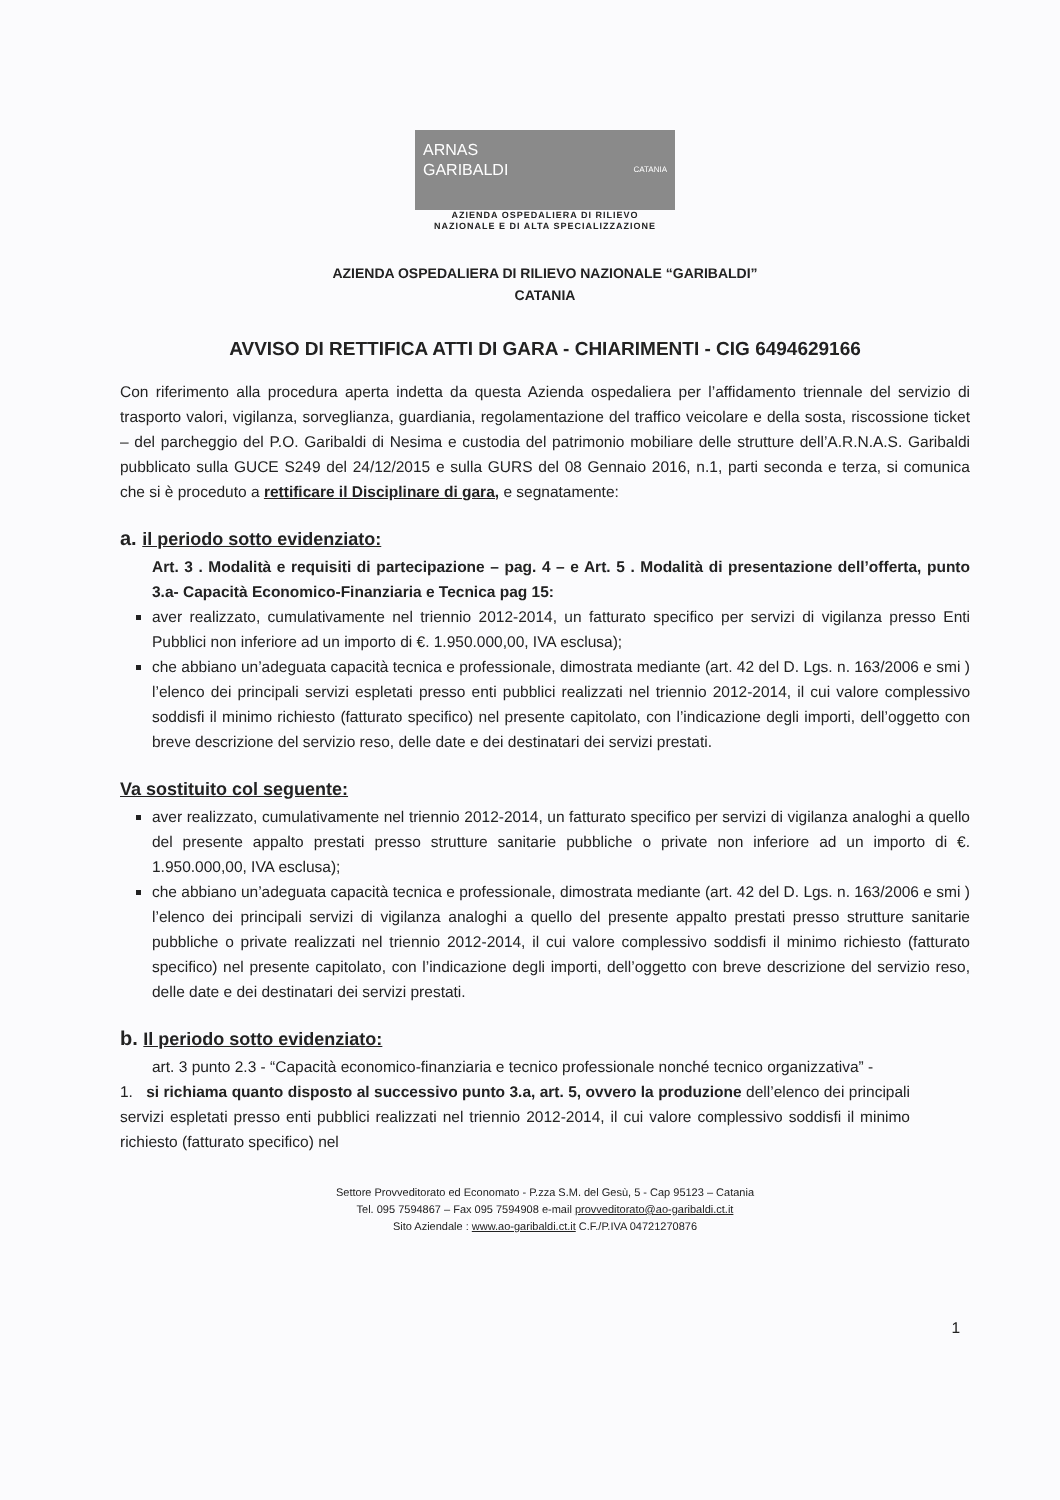ARNAS
GARIBALDI CATANIA
AZIENDA OSPEDALIERA DI RILIEVO
NAZIONALE E DI ALTA SPECIALIZZAZIONE
AZIENDA OSPEDALIERA DI RILIEVO NAZIONALE “GARIBALDI”
CATANIA
AVVISO DI RETTIFICA ATTI DI GARA - CHIARIMENTI - CIG 6494629166
Con riferimento alla procedura aperta indetta da questa Azienda ospedaliera per l’affidamento triennale del servizio di trasporto valori, vigilanza, sorveglianza, guardiania, regolamentazione del traffico veicolare e della sosta, riscossione ticket – del parcheggio del P.O. Garibaldi di Nesima e custodia del patrimonio mobiliare delle strutture dell’A.R.N.A.S. Garibaldi pubblicato sulla GUCE S249 del 24/12/2015 e sulla GURS del 08 Gennaio 2016, n.1, parti seconda e terza, si comunica che si è proceduto a rettificare il Disciplinare di gara, e segnatamente:
a. il periodo sotto evidenziato:
Art. 3 . Modalità e requisiti di partecipazione – pag. 4 – e Art. 5 . Modalità di presentazione dell’offerta, punto 3.a- Capacità Economico-Finanziaria e Tecnica pag 15:
aver realizzato, cumulativamente nel triennio 2012-2014, un fatturato specifico per servizi di vigilanza presso Enti Pubblici non inferiore ad un importo di €. 1.950.000,00, IVA esclusa);
che abbiano un’adeguata capacità tecnica e professionale, dimostrata mediante (art. 42 del D. Lgs. n. 163/2006 e smi ) l’elenco dei principali servizi espletati presso enti pubblici realizzati nel triennio 2012-2014, il cui valore complessivo soddisfi il minimo richiesto (fatturato specifico) nel presente capitolato, con l’indicazione degli importi, dell’oggetto con breve descrizione del servizio reso, delle date e dei destinatari dei servizi prestati.
Va sostituito col seguente:
aver realizzato, cumulativamente nel triennio 2012-2014, un fatturato specifico per servizi di vigilanza analoghi a quello del presente appalto prestati presso strutture sanitarie pubbliche o private non inferiore ad un importo di €. 1.950.000,00, IVA esclusa);
che abbiano un’adeguata capacità tecnica e professionale, dimostrata mediante (art. 42 del D. Lgs. n. 163/2006 e smi ) l’elenco dei principali servizi di vigilanza analoghi a quello del presente appalto prestati presso strutture sanitarie pubbliche o private realizzati nel triennio 2012-2014, il cui valore complessivo soddisfi il minimo richiesto (fatturato specifico) nel presente capitolato, con l’indicazione degli importi, dell’oggetto con breve descrizione del servizio reso, delle date e dei destinatari dei servizi prestati.
b. Il periodo sotto evidenziato:
art. 3 punto 2.3 - “Capacità economico-finanziaria e tecnico professionale nonché tecnico organizzativa” -
1. si richiama quanto disposto al successivo punto 3.a, art. 5, ovvero la produzione dell’elenco dei principali servizi espletati presso enti pubblici realizzati nel triennio 2012-2014, il cui valore complessivo soddisfi il minimo richiesto (fatturato specifico) nel
Settore Provveditorato ed Economato - P.zza S.M. del Gesù, 5 - Cap 95123 – Catania
Tel. 095 7594867 – Fax 095 7594908 e-mail provveditorato@ao-garibaldi.ct.it
Sito Aziendale : www.ao-garibaldi.ct.it C.F./P.IVA 04721270876
1